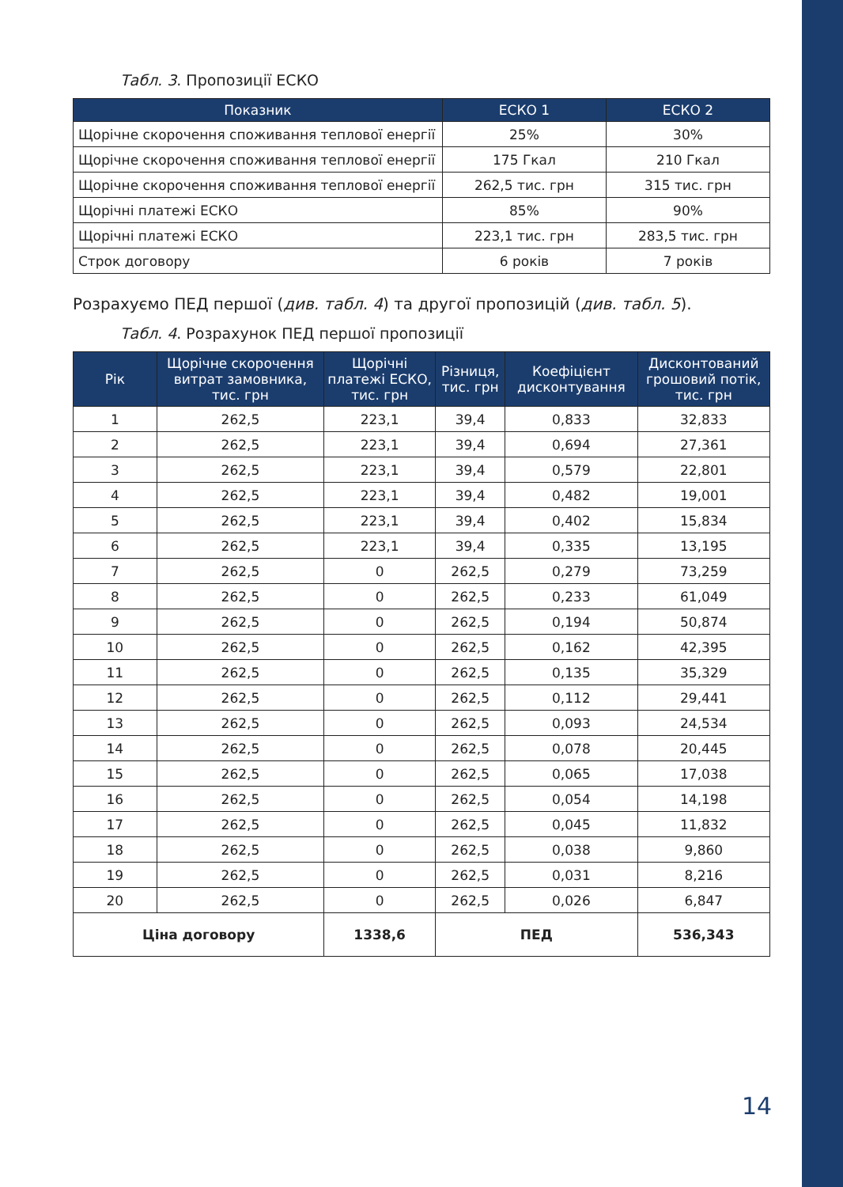Табл. 3. Пропозиції ЕСКО
| Показник | ЕСКО 1 | ЕСКО 2 |
| --- | --- | --- |
| Щорічне скорочення споживання теплової енергії | 25% | 30% |
| Щорічне скорочення споживання теплової енергії | 175 Гкал | 210 Гкал |
| Щорічне скорочення споживання теплової енергії | 262,5 тис. грн | 315 тис. грн |
| Щорічні платежі ЕСКО | 85% | 90% |
| Щорічні платежі ЕСКО | 223,1 тис. грн | 283,5 тис. грн |
| Строк договору | 6 років | 7 років |
Розрахуємо ПЕД першої (див. табл. 4) та другої пропозицій (див. табл. 5).
Табл. 4. Розрахунок ПЕД першої пропозиції
| Рік | Щорічне скорочення витрат замовника, тис. грн | Щорічні платежі ЕСКО, тис. грн | Різниця, тис. грн | Коефіцієнт дисконтування | Дисконтований грошовий потік, тис. грн |
| --- | --- | --- | --- | --- | --- |
| 1 | 262,5 | 223,1 | 39,4 | 0,833 | 32,833 |
| 2 | 262,5 | 223,1 | 39,4 | 0,694 | 27,361 |
| 3 | 262,5 | 223,1 | 39,4 | 0,579 | 22,801 |
| 4 | 262,5 | 223,1 | 39,4 | 0,482 | 19,001 |
| 5 | 262,5 | 223,1 | 39,4 | 0,402 | 15,834 |
| 6 | 262,5 | 223,1 | 39,4 | 0,335 | 13,195 |
| 7 | 262,5 | 0 | 262,5 | 0,279 | 73,259 |
| 8 | 262,5 | 0 | 262,5 | 0,233 | 61,049 |
| 9 | 262,5 | 0 | 262,5 | 0,194 | 50,874 |
| 10 | 262,5 | 0 | 262,5 | 0,162 | 42,395 |
| 11 | 262,5 | 0 | 262,5 | 0,135 | 35,329 |
| 12 | 262,5 | 0 | 262,5 | 0,112 | 29,441 |
| 13 | 262,5 | 0 | 262,5 | 0,093 | 24,534 |
| 14 | 262,5 | 0 | 262,5 | 0,078 | 20,445 |
| 15 | 262,5 | 0 | 262,5 | 0,065 | 17,038 |
| 16 | 262,5 | 0 | 262,5 | 0,054 | 14,198 |
| 17 | 262,5 | 0 | 262,5 | 0,045 | 11,832 |
| 18 | 262,5 | 0 | 262,5 | 0,038 | 9,860 |
| 19 | 262,5 | 0 | 262,5 | 0,031 | 8,216 |
| 20 | 262,5 | 0 | 262,5 | 0,026 | 6,847 |
| Ціна договору | | 1338,6 | ПЕД | | 536,343 |
14